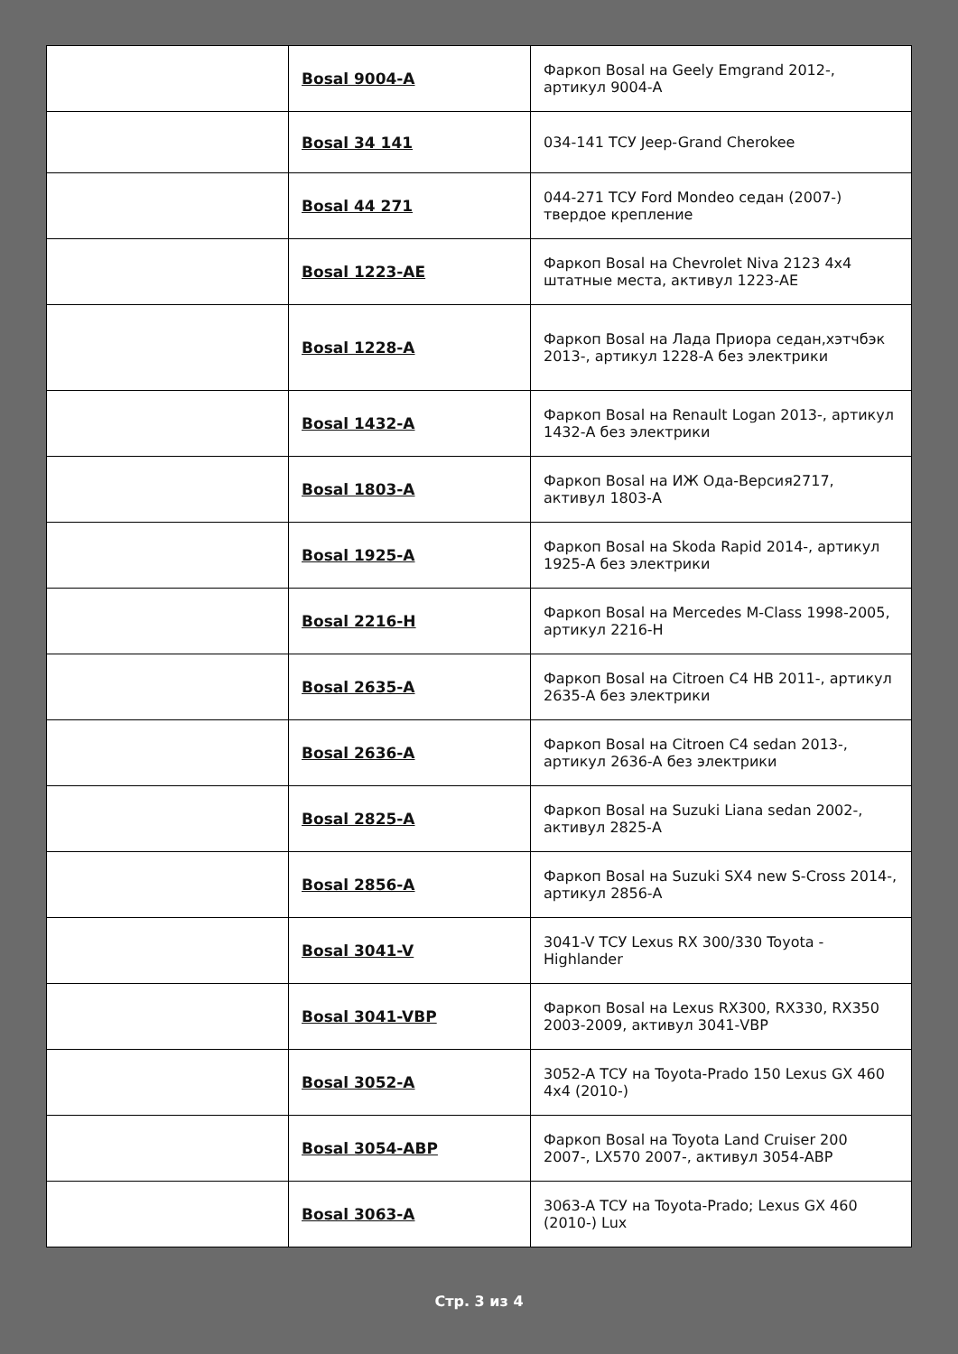| | Bosal 9004-A | Фаркоп Bosal на Geely Emgrand 2012-, артикул 9004-A |
| | Bosal 34 141 | 034-141 ТСУ Jeep-Grand Cherokee |
| | Bosal 44 271 | 044-271 ТСУ Ford Mondeo седан (2007-) твердое крепление |
| | Bosal 1223-AE | Фаркоп Bosal на Chevrolet Niva 2123 4x4 штатные места, активул 1223-AE |
| | Bosal 1228-A | Фаркоп Bosal на Лада Приора седан,хэтчбэк 2013-, артикул 1228-A без электрики |
| | Bosal 1432-A | Фаркоп Bosal на Renault Logan 2013-, артикул 1432-A без электрики |
| | Bosal 1803-A | Фаркоп Bosal на ИЖ Ода-Версия2717, активул 1803-A |
| | Bosal 1925-A | Фаркоп Bosal на Skoda Rapid 2014-, артикул 1925-A без электрики |
| | Bosal 2216-H | Фаркоп Bosal на Mercedes M-Class 1998-2005, артикул 2216-H |
| | Bosal 2635-A | Фаркоп Bosal на Citroen C4 HB 2011-, артикул 2635-A без электрики |
| | Bosal 2636-A | Фаркоп Bosal на Citroen C4 sedan 2013-, артикул 2636-A без электрики |
| | Bosal 2825-A | Фаркоп Bosal на Suzuki Liana sedan 2002-, активул 2825-A |
| | Bosal 2856-A | Фаркоп Bosal на Suzuki SX4 new S-Cross 2014-, артикул 2856-A |
| | Bosal 3041-V | 3041-V ТСУ Lexus RX 300/330 Toyota - Highlander |
| | Bosal 3041-VBP | Фаркоп Bosal на Lexus RX300, RX330, RX350 2003-2009, активул 3041-VBP |
| | Bosal 3052-A | 3052-A ТСУ на Toyota-Prado 150 Lexus GX 460 4x4 (2010-) |
| | Bosal 3054-ABP | Фаркоп Bosal на Toyota Land Cruiser 200 2007-, LX570 2007-, активул 3054-ABP |
| | Bosal 3063-A | 3063-A ТСУ на Toyota-Prado; Lexus GX 460 (2010-) Lux |
Стр. 3 из 4